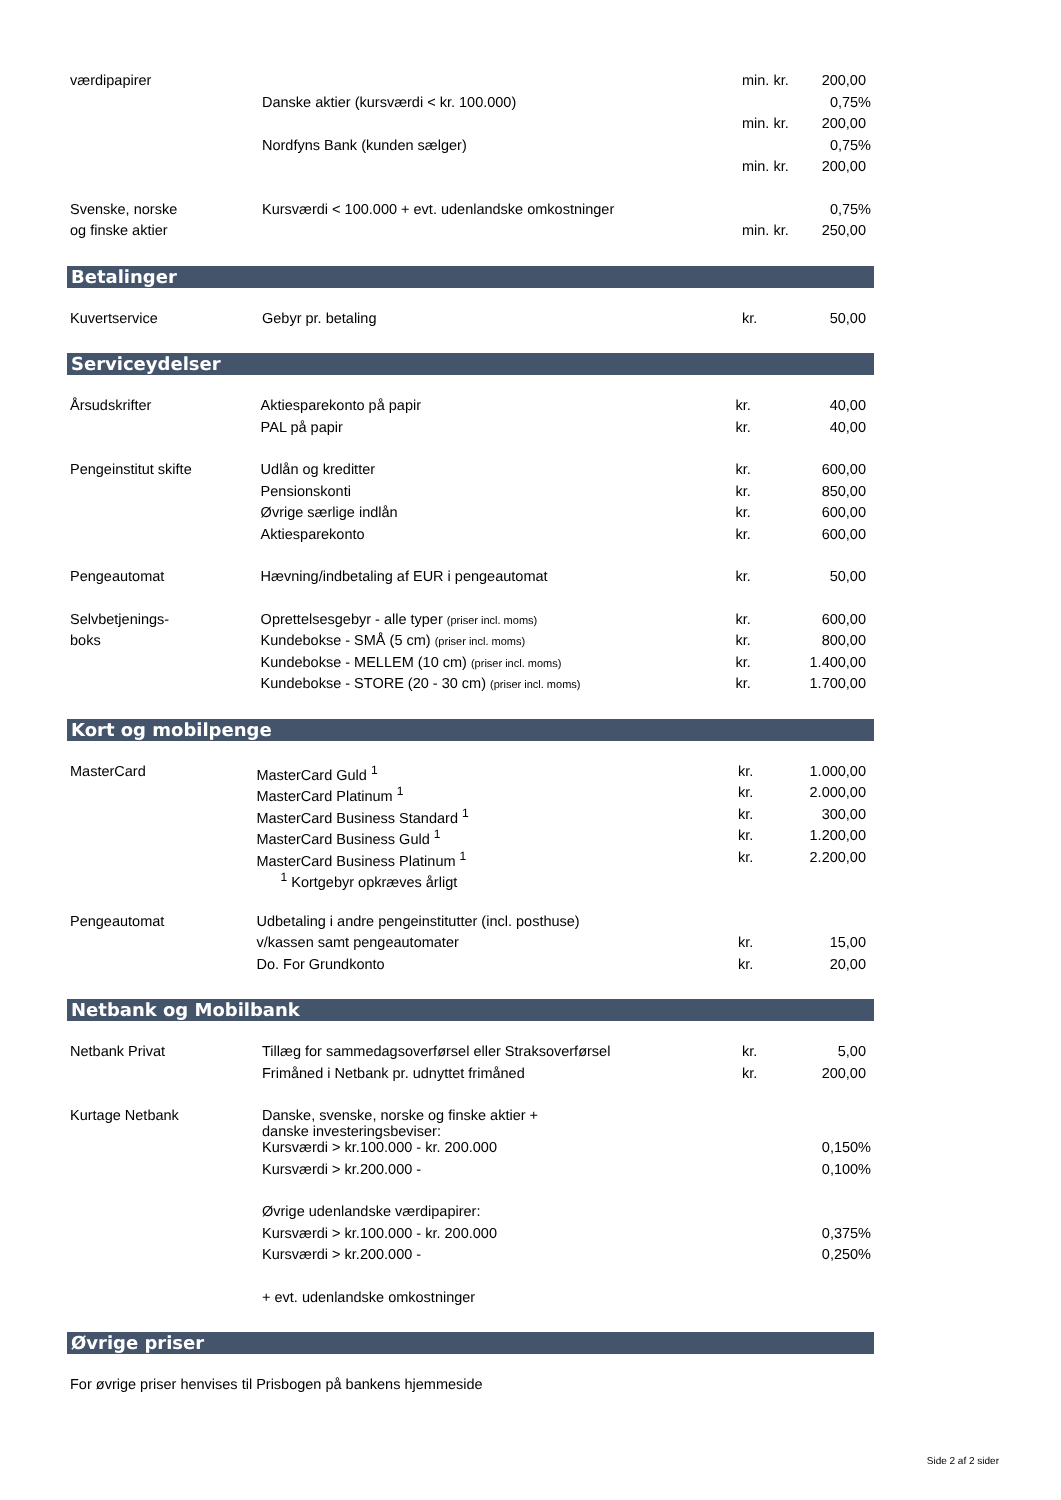| værdipapirer | | min. kr. | 200,00 |
| | Danske aktier (kursværdi < kr. 100.000) | | 0,75% |
| | | min. kr. | 200,00 |
| | Nordfyns Bank (kunden sælger) | | 0,75% |
| | | min. kr. | 200,00 |
| Svenske, norske | Kursværdi < 100.000 + evt. udenlandske omkostninger | | 0,75% |
| og finske aktier | | min. kr. | 250,00 |
Betalinger
| Kuvertservice | Gebyr pr. betaling | kr. | 50,00 |
Serviceydelser
| Årsudskrifter | Aktiesparekonto på papir | kr. | 40,00 |
| | PAL på papir | kr. | 40,00 |
| Pengeinstitut skifte | Udlån og kreditter | kr. | 600,00 |
| | Pensionskonti | kr. | 850,00 |
| | Øvrige særlige indlån | kr. | 600,00 |
| | Aktiesparekonto | kr. | 600,00 |
| Pengeautomat | Hævning/indbetaling af EUR i pengeautomat | kr. | 50,00 |
| Selvbetjenings- | Oprettelsesgebyr - alle typer (priser incl. moms) | kr. | 600,00 |
| boks | Kundebokse - SMÅ (5 cm) (priser incl. moms) | kr. | 800,00 |
| | Kundebokse - MELLEM (10 cm) (priser incl. moms) | kr. | 1.400,00 |
| | Kundebokse - STORE (20 - 30 cm) (priser incl. moms) | kr. | 1.700,00 |
Kort og mobilpenge
| MasterCard | MasterCard Guld <sup>1</sup> | kr. | 1.000,00 |
| | MasterCard Platinum <sup>1</sup> | kr. | 2.000,00 |
| | MasterCard Business Standard <sup>1</sup> | kr. | 300,00 |
| | MasterCard Business Guld <sup>1</sup> | kr. | 1.200,00 |
| | MasterCard Business Platinum <sup>1</sup> | kr. | 2.200,00 |
| | <sup>1</sup> Kortgebyr opkræves årligt | | |
| Pengeautomat | Udbetaling i andre pengeinstitutter (incl. posthuse) | | |
| | v/kassen samt pengeautomater | kr. | 15,00 |
| | Do. For Grundkonto | kr. | 20,00 |
Netbank og Mobilbank
| Netbank Privat | Tillæg for sammedagsoverførsel eller Straksoverførsel | kr. | 5,00 |
| | Frimåned i Netbank pr. udnyttet frimåned | kr. | 200,00 |
| Kurtage Netbank | Danske, svenske, norske og finske aktier + danske investeringsbeviser: | | |
| | Kursværdi > kr.100.000 - kr. 200.000 | | 0,150% |
| | Kursværdi > kr.200.000 - | | 0,100% |
| | Øvrige udenlandske værdipapirer: | | |
| | Kursværdi > kr.100.000 - kr. 200.000 | | 0,375% |
| | Kursværdi > kr.200.000 - | | 0,250% |
| | + evt. udenlandske omkostninger | | |
Øvrige priser
For øvrige priser henvises til Prisbogen på bankens hjemmeside
Side 2 af 2 sider